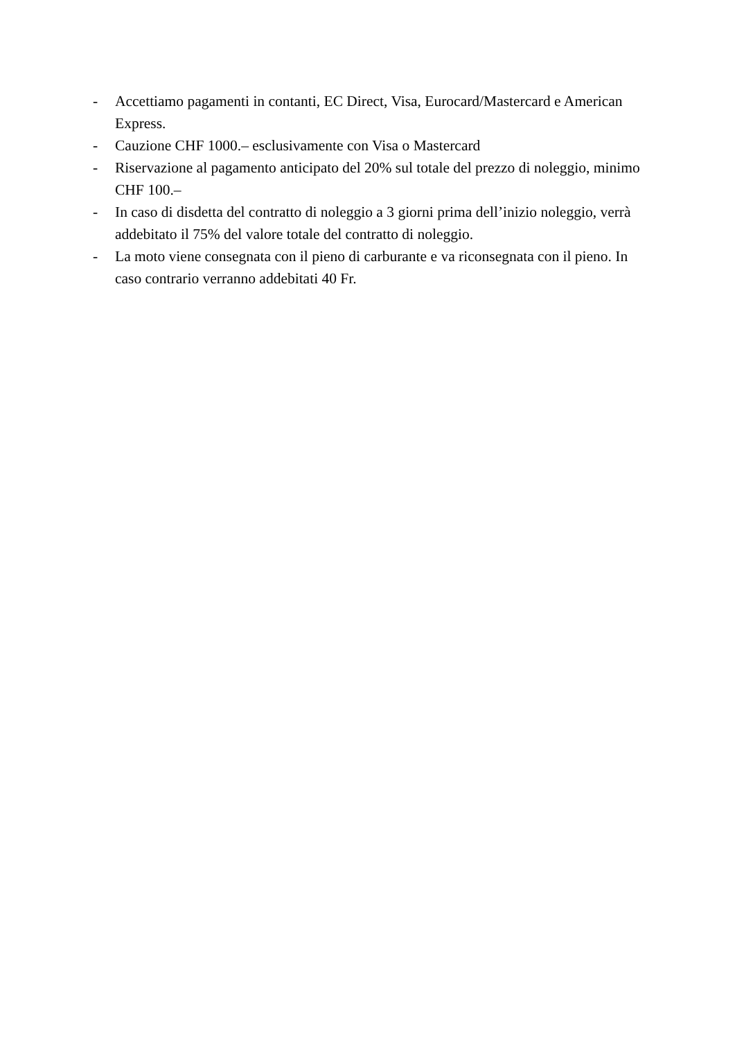- Accettiamo pagamenti in contanti, EC Direct, Visa, Eurocard/Mastercard e American Express.
- Cauzione CHF 1000.– esclusivamente con Visa o Mastercard
- Riservazione al pagamento anticipato del 20% sul totale del prezzo di noleggio, minimo CHF 100.–
- In caso di disdetta del contratto di noleggio a 3 giorni prima dell’inizio noleggio, verrà addebitato il 75% del valore totale del contratto di noleggio.
- La moto viene consegnata con il pieno di carburante e va riconsegnata con il pieno. In caso contrario verranno addebitati 40 Fr.